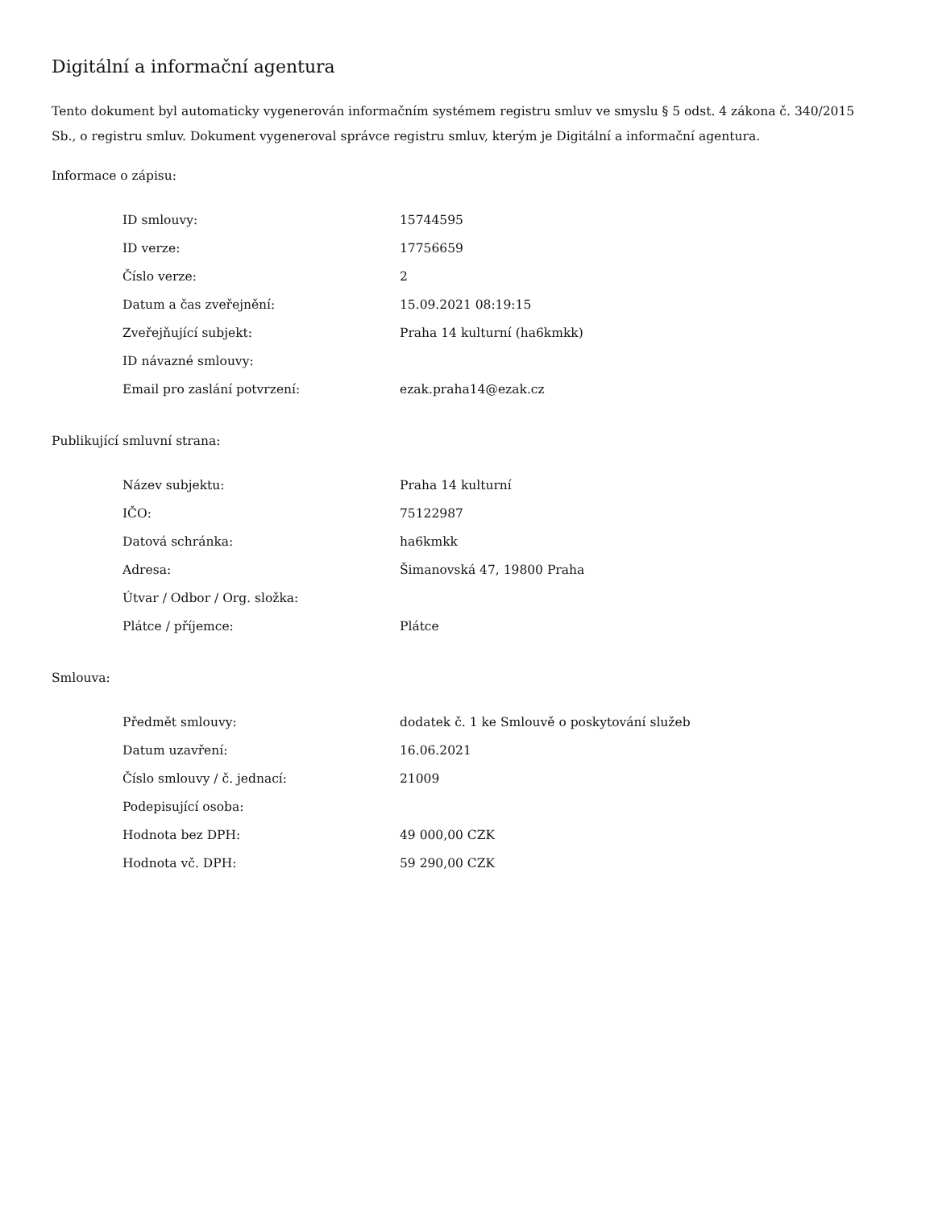Digitální a informační agentura
Tento dokument byl automaticky vygenerován informačním systémem registru smluv ve smyslu § 5 odst. 4 zákona č. 340/2015 Sb., o registru smluv. Dokument vygeneroval správce registru smluv, kterým je Digitální a informační agentura.
Informace o zápisu:
| ID smlouvy: | 15744595 |
| ID verze: | 17756659 |
| Číslo verze: | 2 |
| Datum a čas zveřejnění: | 15.09.2021 08:19:15 |
| Zveřejňující subjekt: | Praha 14 kulturní (ha6kmkk) |
| ID návazné smlouvy: | |
| Email pro zaslání potvrzení: | ezak.praha14@ezak.cz |
Publikující smluvní strana:
| Název subjektu: | Praha 14 kulturní |
| IČO: | 75122987 |
| Datová schránka: | ha6kmkk |
| Adresa: | Šimanovská 47, 19800 Praha |
| Útvar / Odbor / Org. složka: | |
| Plátce / příjemce: | Plátce |
Smlouva:
| Předmět smlouvy: | dodatek č. 1 ke Smlouvě o poskytování služeb |
| Datum uzavření: | 16.06.2021 |
| Číslo smlouvy / č. jednací: | 21009 |
| Podepisující osoba: | |
| Hodnota bez DPH: | 49 000,00 CZK |
| Hodnota vč. DPH: | 59 290,00 CZK |